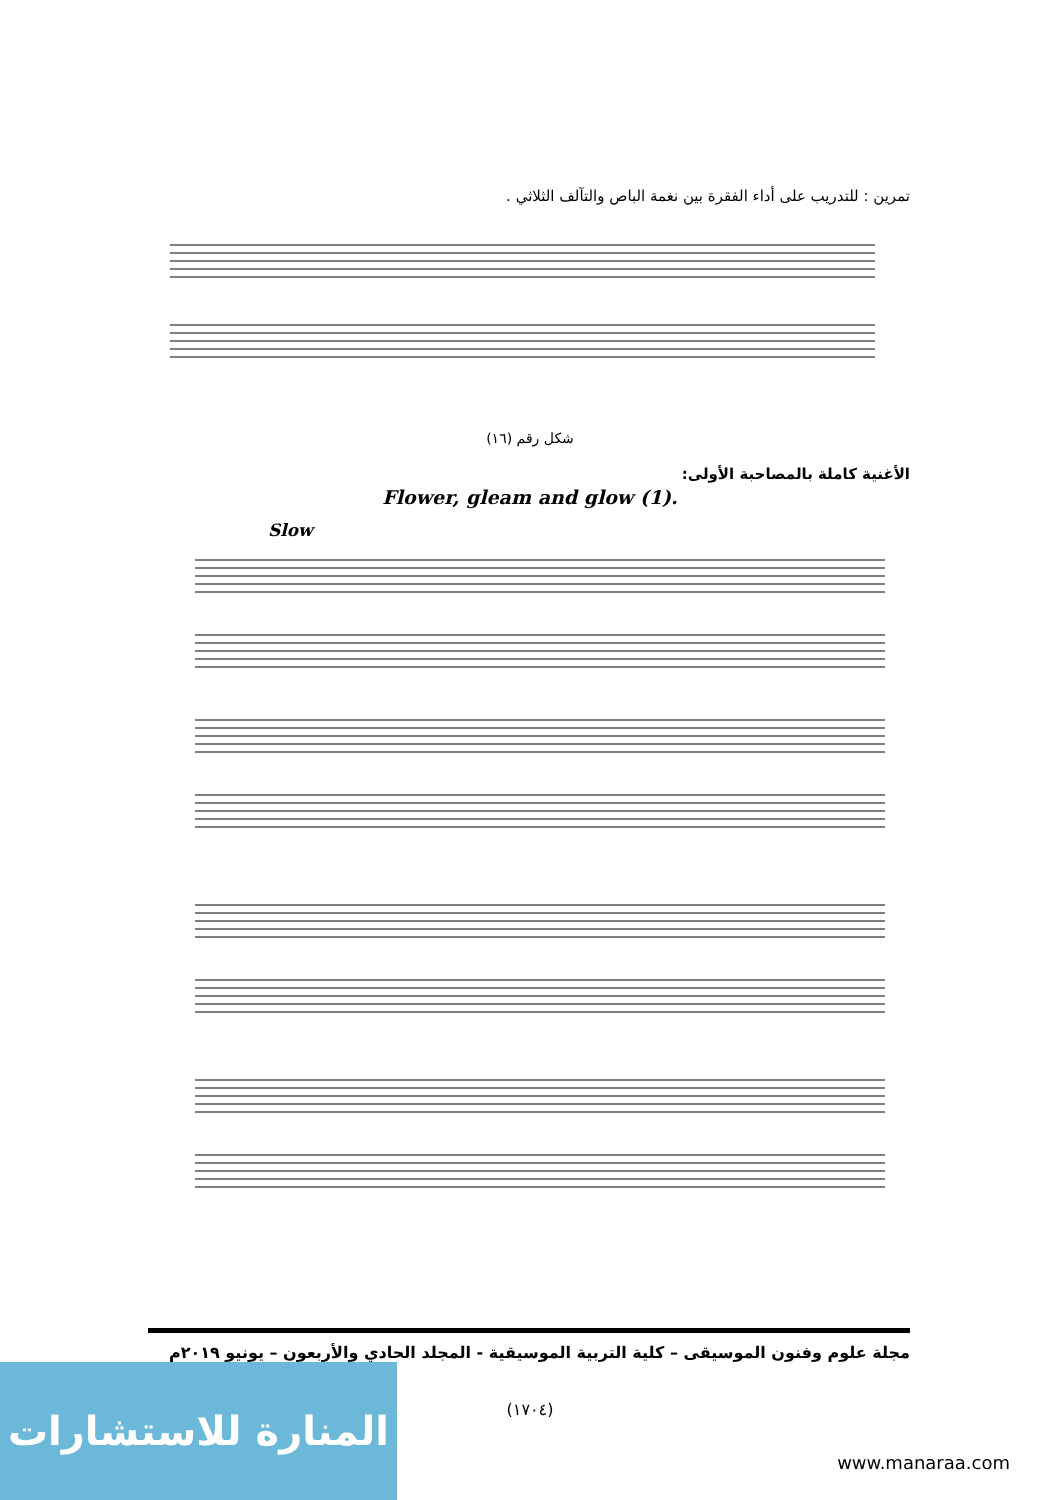تمرين : للتدريب على أداء الفقرة بين نغمة الباص والتآلف الثلاثي .
شكل رقم (١٦)
الأغنية كاملة بالمصاحبة الأولى:
Flower, gleam and glow (1).
Slow
مجلة علوم وفنون الموسيقى – كلية التربية الموسيقية - المجلد الحادي والأربعون – يونيو ٢٠١٩م
(١٧٠٤)
المنارة للاستشارات
www.manaraa.com